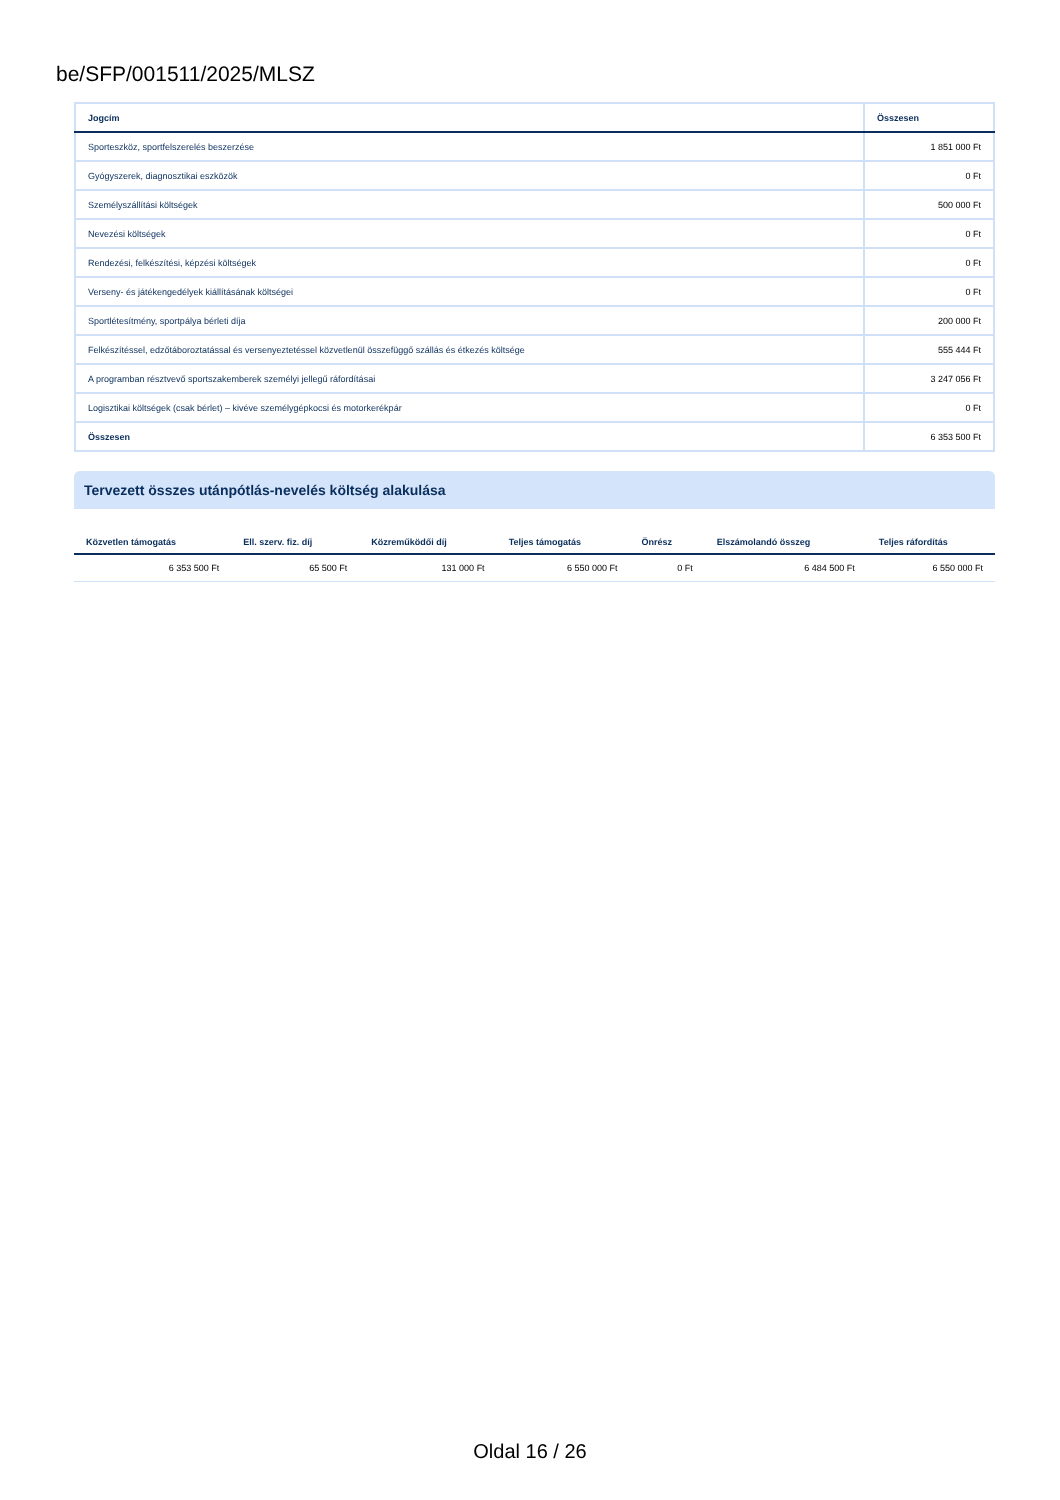be/SFP/001511/2025/MLSZ
| Jogcím | Összesen |
| --- | --- |
| Sporteszköz, sportfelszerelés beszerzése | 1 851 000 Ft |
| Gyógyszerek, diagnosztikai eszközök | 0 Ft |
| Személyszállítási költségek | 500 000 Ft |
| Nevezési költségek | 0 Ft |
| Rendezési, felkészítési, képzési költségek | 0 Ft |
| Verseny- és játékengedélyek kiállításának költségei | 0 Ft |
| Sportlétesítmény, sportpálya bérleti díja | 200 000 Ft |
| Felkészítéssel, edzőtáboroztatással és versenyeztetéssel közvetlenül összefüggő szállás és étkezés költsége | 555 444 Ft |
| A programban résztvevő sportszakemberek személyi jellegű ráfordításai | 3 247 056 Ft |
| Logisztikai költségek (csak bérlet) – kivéve személygépkocsi és motorkerékpár | 0 Ft |
| Összesen | 6 353 500 Ft |
Tervezett összes utánpótlás-nevelés költség alakulása
| Közvetlen támogatás | Ell. szerv. fiz. díj | Közreműködői díj | Teljes támogatás | Önrész | Elszámolandó összeg | Teljes ráfordítás |
| --- | --- | --- | --- | --- | --- | --- |
| 6 353 500 Ft | 65 500 Ft | 131 000 Ft | 6 550 000 Ft | 0 Ft | 6 484 500 Ft | 6 550 000 Ft |
Oldal 16 / 26